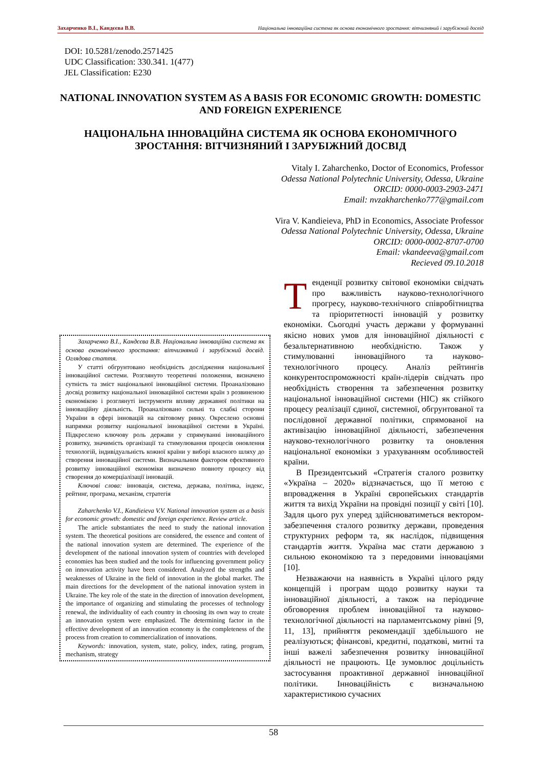Захарченко В.І., Кандєєва В.В. Національна інноваційна система як основа економічного зростання: вітчизняний і зарубіжний досвід
DOI: 10.5281/zenodo.2571425
UDC Classification: 330.341. 1(477)
JEL Classification: E230
NATIONAL INNOVATION SYSTEM AS A BASIS FOR ECONOMIC GROWTH: DOMESTIC AND FOREIGN EXPERIENCE
НАЦІОНАЛЬНА ІННОВАЦІЙНА СИСТЕМА ЯК ОСНОВА ЕКОНОМІЧНОГО ЗРОСТАННЯ: ВІТЧИЗНЯНИЙ І ЗАРУБІЖНИЙ ДОСВІД
Vitaly I. Zaharchenko, Doctor of Economics, Professor
Odessa National Polytechnic University, Odessa, Ukraine
ORCID: 0000-0003-2903-2471
Email: nvzakharchenko777@gmail.com
Vira V. Kandieieva, PhD in Economics, Associate Professor
Odessa National Polytechnic University, Odessa, Ukraine
ORCID: 0000-0002-8707-0700
Email: vkandeeva@gmail.com
Recieved 09.10.2018
Захарченко В.І., Кандєєва В.В. Національна інноваційна система як основа економічного зростання: вітчизняний і зарубіжний досвід. Оглядова стаття.
У статті обгрунтовано необхідність дослідження національної інноваційної системи. Розглянуто теоретичні положення, визначено сутність та зміст національної інноваційної системи. Проаналізовано досвід розвитку національної інноваційної системи країн з розвиненою економікою і розглянуті інструменти впливу державної політики на інноваційну діяльність. Проаналізовано сильні та слабкі сторони України в сфері інновацій на світовому ринку. Окреслено основні напрямки розвитку національної інноваційної системи в Україні. Підкреслено ключову роль держави у спрямуванні інноваційного розвитку, значимість організації та стимулювання процесів оновлення технологій, індивідуальність кожної країни у виборі власного шляху до створення інноваційної системи. Визначальним фактором ефективного розвитку інноваційної економіки визначено повноту процесу від створення до комерціалізації інновацій.
Ключові слова: інновація, система, держава, політика, індекс, рейтинг, програма, механізм, стратегія
Zaharchenko V.I., Kandieieva V.V. National innovation system as a basis for economic growth: domestic and foreign experience. Review article.
The article substantiates the need to study the national innovation system. The theoretical positions are considered, the essence and content of the national innovation system are determined. The experience of the development of the national innovation system of countries with developed economies has been studied and the tools for influencing government policy on innovation activity have been considered. Analyzed the strengths and weaknesses of Ukraine in the field of innovation in the global market. The main directions for the development of the national innovation system in Ukraine. The key role of the state in the direction of innovation development, the importance of organizing and stimulating the processes of technology renewal, the individuality of each country in choosing its own way to create an innovation system were emphasized. The determining factor in the effective development of an innovation economy is the completeness of the process from creation to commercialization of innovations.
Keywords: innovation, system, state, policy, index, rating, program, mechanism, strategy
Тенденції розвитку світової економіки свідчать про важливість науково-технологічного прогресу, науково-технічного співробітництва та пріоритетності інновацій у розвитку економіки. Сьогодні участь держави у формуванні якісно нових умов для інноваційної діяльності є безальтернативною необхідністю. Також у стимулюванні інноваційного та науково-технологічного процесу. Аналіз рейтингів конкурентоспроможності країн-лідерів свідчать про необхідність створення та забезпечення розвитку національної інноваційної системи (НІС) як стійкого процесу реалізації єдиної, системної, обгрунтованої та послідовної державної політики, спрямованої на активізацію інноваційної діяльності, забезпечення науково-технологічного розвитку та оновлення національної економіки з урахуванням особливостей країни.
В Президентський «Стратегія сталого розвитку «Україна – 2020» відзначається, що її метою є впровадження в Україні європейських стандартів життя та вихід України на провідні позиції у світі [10]. Задля цього рух уперед здійснюватиметься вектором-забезпечення сталого розвитку держави, проведення структурних реформ та, як наслідок, підвищення стандартів життя. Україна має стати державою з сильною економікою та з передовими інноваціями [10].
Незважаючи на наявність в Україні цілого ряду концепцій і програм щодо розвитку науки та інноваційної діяльності, а також на періодичне обговорення проблем інноваційної та науково-технологічної діяльності на парламентському рівні [9, 11, 13], прийняття рекомендації здебільшого не реалізуються; фінансові, кредитні, податкові, митні та інші важелі забезпечення розвитку інноваційної діяльності не працюють. Це зумовлює доцільність застосування проактивної державної інноваційної політики. Інноваційність є визначальною характеристикою сучасних
58